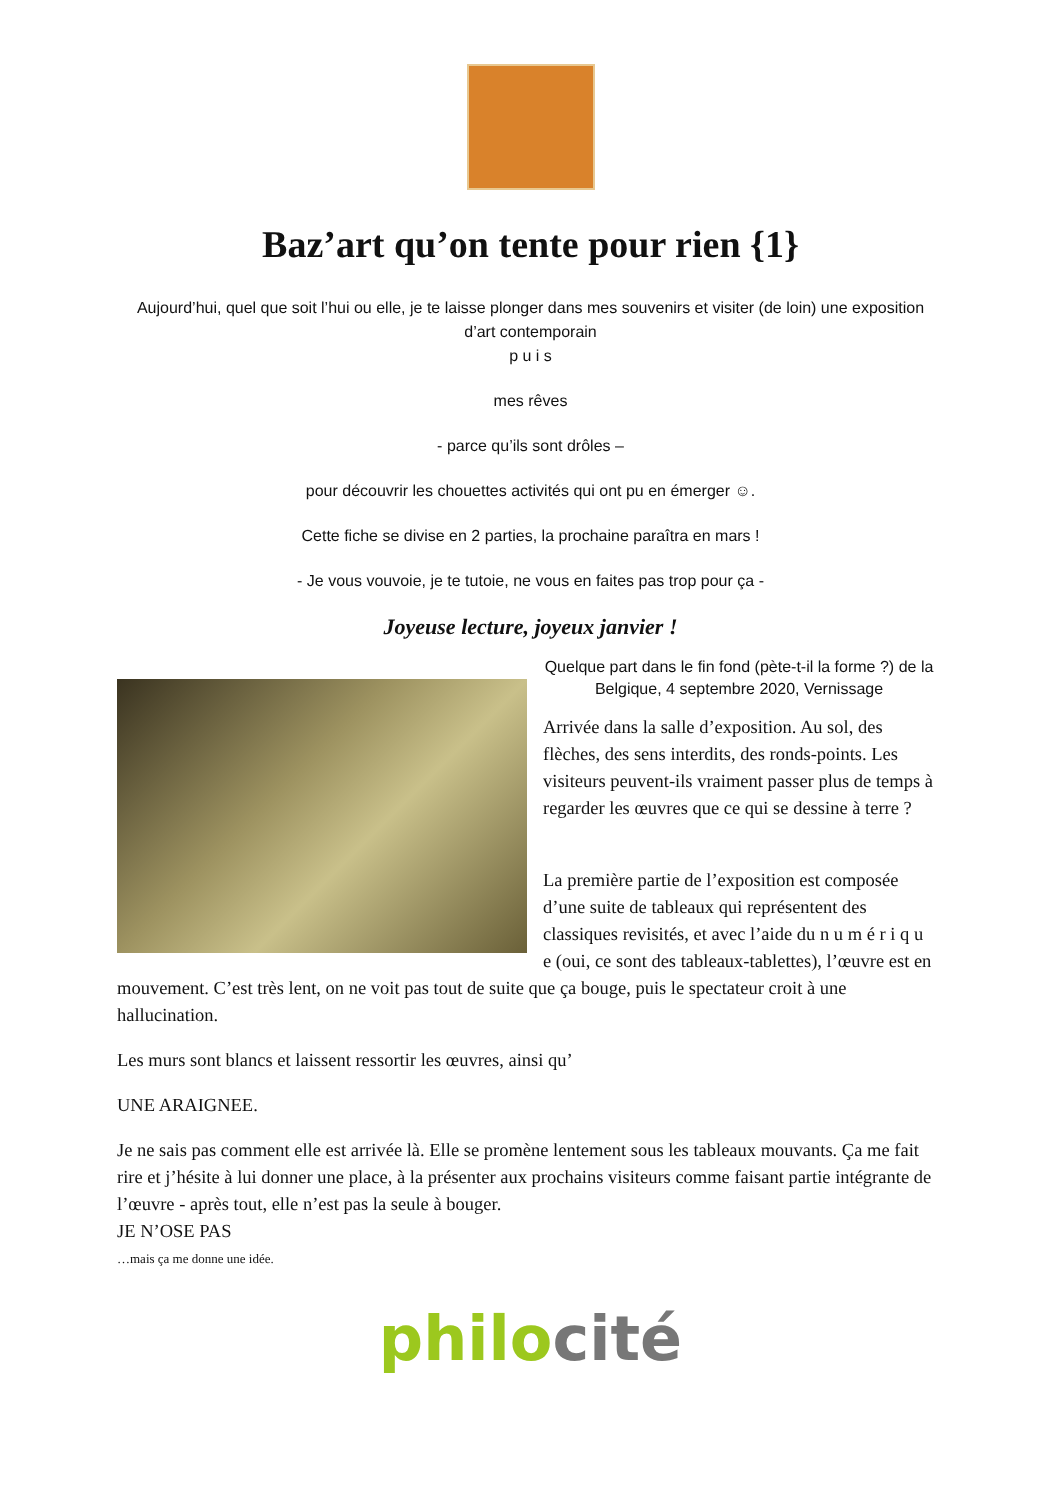Baz’art qu’on tente pour rien {1}
Aujourd’hui, quel que soit l’hui ou elle, je te laisse plonger dans mes souvenirs et visiter (de loin) une exposition d’art contemporain
p u i s
mes rêves
- parce qu’ils sont drôles –
pour découvrir les chouettes activités qui ont pu en émerger ☺.
Cette fiche se divise en 2 parties, la prochaine paraîtra en mars !
- Je vous vouvoie, je te tutoie, ne vous en faites pas trop pour ça -
Joyeuse lecture, joyeux janvier !
Quelque part dans le fin fond (pète-t-il la forme ?) de la Belgique, 4 septembre 2020, Vernissage
Arrivée dans la salle d’exposition. Au sol, des flèches, des sens interdits, des ronds-points. Les visiteurs peuvent-ils vraiment passer plus de temps à regarder les œuvres que ce qui se dessine à terre ?
La première partie de l’exposition est composée d’une suite de tableaux qui représentent des classiques revisités, et avec l’aide du n u m é r i q u e (oui, ce sont des tableaux-tablettes), l’œuvre est en mouvement. C’est très lent, on ne voit pas tout de suite que ça bouge, puis le spectateur croit à une hallucination.
Les murs sont blancs et laissent ressortir les œuvres, ainsi qu’
UNE ARAIGNEE.
Je ne sais pas comment elle est arrivée là. Elle se promène lentement sous les tableaux mouvants. Ça me fait rire et j’hésite à lui donner une place, à la présenter aux prochains visiteurs comme faisant partie intégrante de l’œuvre - après tout, elle n’est pas la seule à bouger.
JE N’OSE PAS
…mais ça me donne une idée.
philo cité